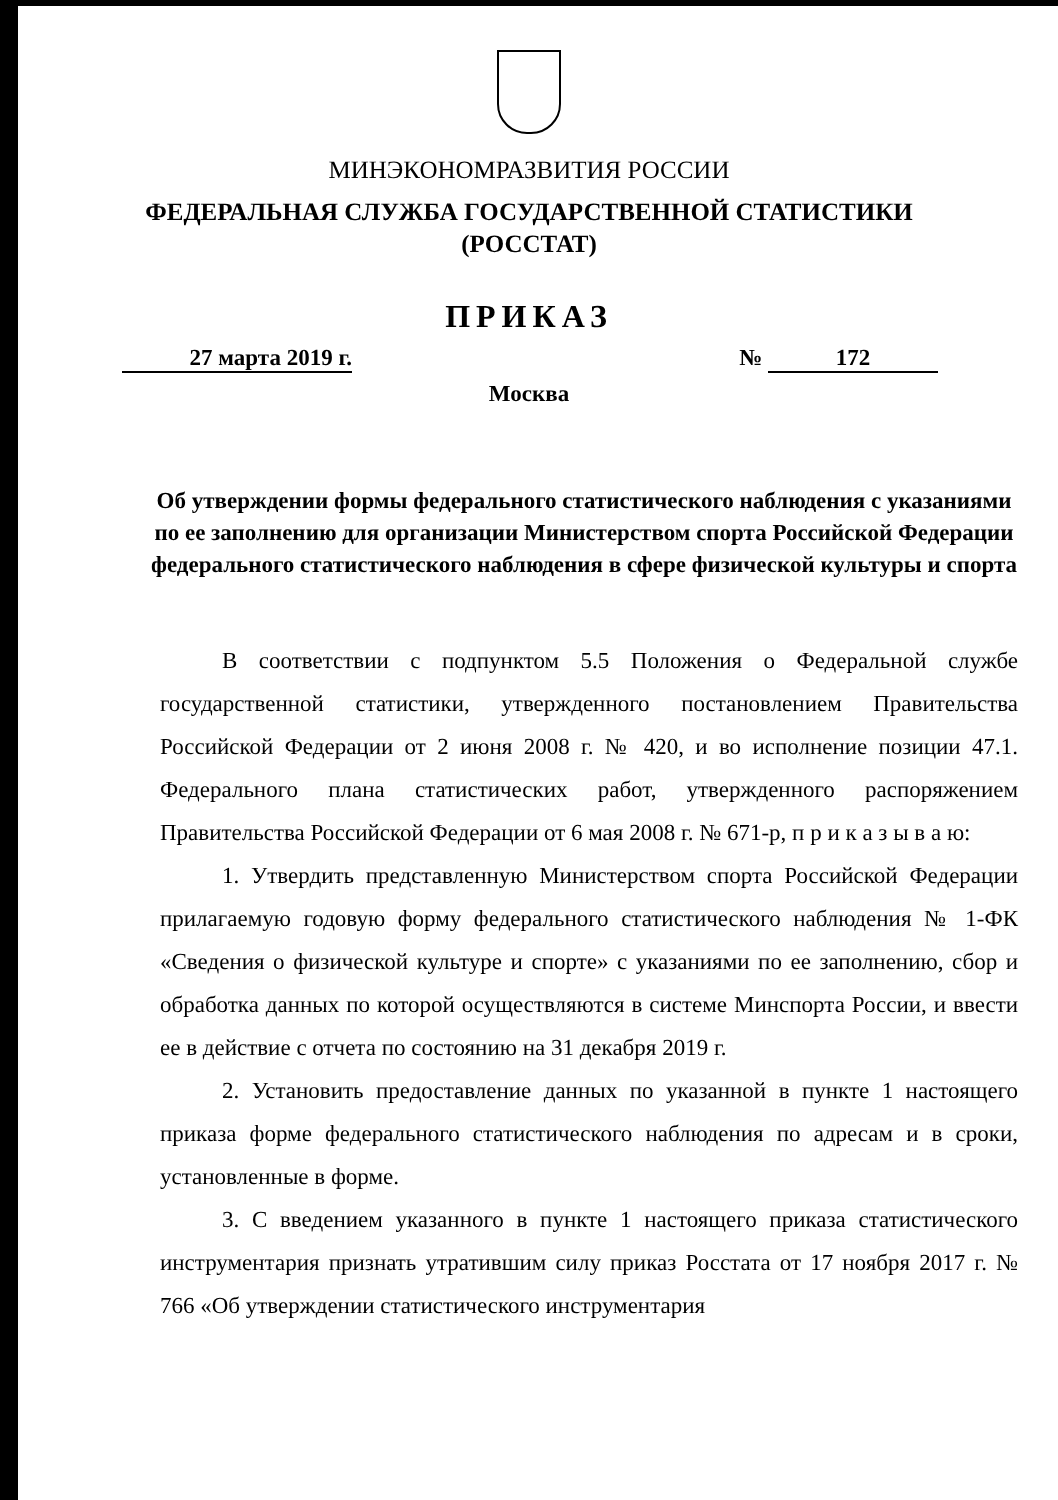МИНЭКОНОМРАЗВИТИЯ РОССИИ
ФЕДЕРАЛЬНАЯ СЛУЖБА ГОСУДАРСТВЕННОЙ СТАТИСТИКИ
(РОССТАТ)
ПРИКАЗ
27 марта 2019 г. № 172
Москва
Об утверждении формы федерального статистического наблюдения с указаниями по ее заполнению для организации Министерством спорта Российской Федерации федерального статистического наблюдения в сфере физической культуры и спорта
В соответствии с подпунктом 5.5 Положения о Федеральной службе государственной статистики, утвержденного постановлением Правительства Российской Федерации от 2 июня 2008 г. № 420, и во исполнение позиции 47.1. Федерального плана статистических работ, утвержденного распоряжением Правительства Российской Федерации от 6 мая 2008 г. № 671-р, п р и к а з ы в а ю:
1. Утвердить представленную Министерством спорта Российской Федерации прилагаемую годовую форму федерального статистического наблюдения № 1-ФК «Сведения о физической культуре и спорте» с указаниями по ее заполнению, сбор и обработка данных по которой осуществляются в системе Минспорта России, и ввести ее в действие с отчета по состоянию на 31 декабря 2019 г.
2. Установить предоставление данных по указанной в пункте 1 настоящего приказа форме федерального статистического наблюдения по адресам и в сроки, установленные в форме.
3. С введением указанного в пункте 1 настоящего приказа статистического инструментария признать утратившим силу приказ Росстата от 17 ноября 2017 г. № 766 «Об утверждении статистического инструментария